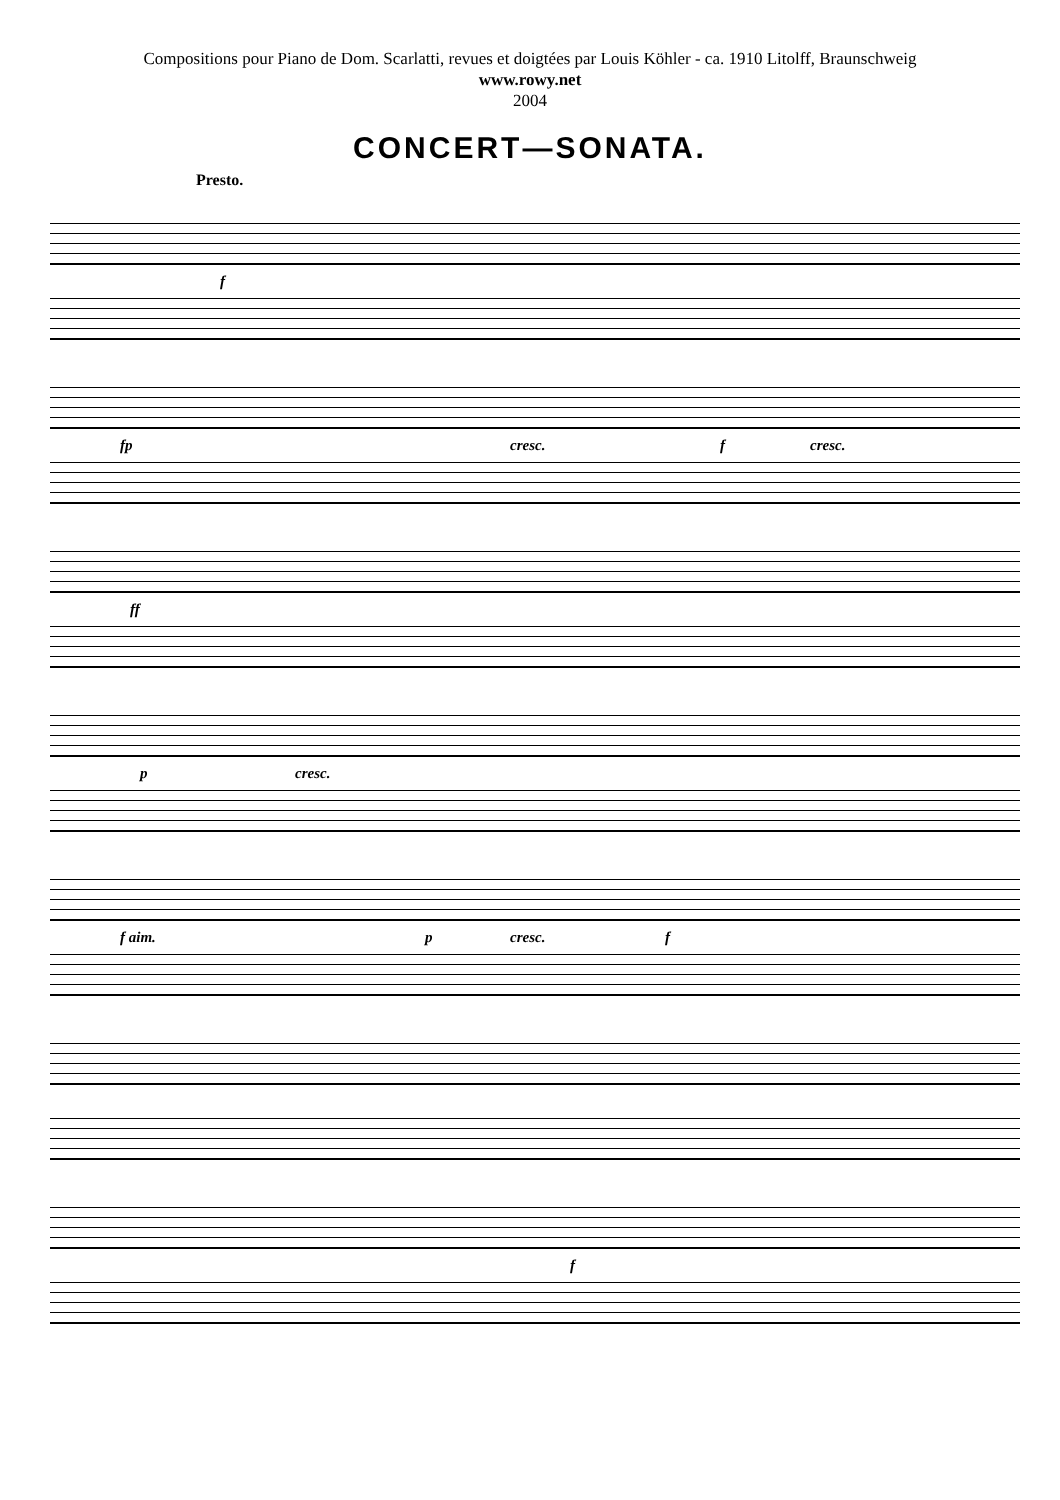Compositions pour Piano de Dom. Scarlatti, revues et doigtées par Louis Köhler - ca. 1910 Litolff, Braunschweig
www.rowy.net
2004
CONCERT—SONATA.
Presto.
f
fp cresc. f cresc.
ff
p cresc.
f aim. p cresc. f
f